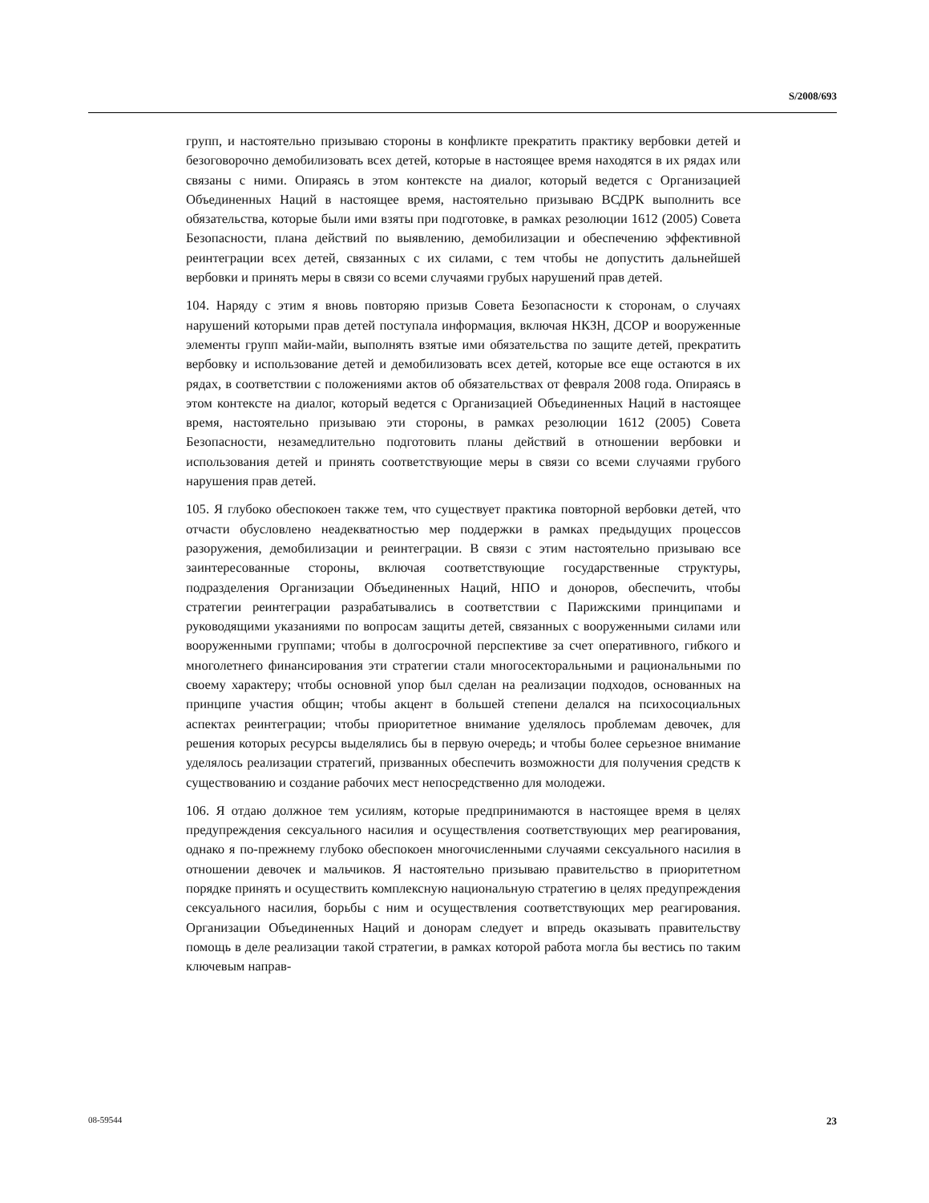S/2008/693
групп, и настоятельно призываю стороны в конфликте прекратить практику вербовки детей и безоговорочно демобилизовать всех детей, которые в настоящее время находятся в их рядах или связаны с ними. Опираясь в этом контексте на диалог, который ведется с Организацией Объединенных Наций в настоящее время, настоятельно призываю ВСДРК выполнить все обязательства, которые были ими взяты при подготовке, в рамках резолюции 1612 (2005) Совета Безопасности, плана действий по выявлению, демобилизации и обеспечению эффективной реинтеграции всех детей, связанных с их силами, с тем чтобы не допустить дальнейшей вербовки и принять меры в связи со всеми случаями грубых нарушений прав детей.
104. Наряду с этим я вновь повторяю призыв Совета Безопасности к сторонам, о случаях нарушений которыми прав детей поступала информация, включая НКЗН, ДСОР и вооруженные элементы групп майи-майи, выполнять взятые ими обязательства по защите детей, прекратить вербовку и использование детей и демобилизовать всех детей, которые все еще остаются в их рядах, в соответствии с положениями актов об обязательствах от февраля 2008 года. Опираясь в этом контексте на диалог, который ведется с Организацией Объединенных Наций в настоящее время, настоятельно призываю эти стороны, в рамках резолюции 1612 (2005) Совета Безопасности, незамедлительно подготовить планы действий в отношении вербовки и использования детей и принять соответствующие меры в связи со всеми случаями грубого нарушения прав детей.
105. Я глубоко обеспокоен также тем, что существует практика повторной вербовки детей, что отчасти обусловлено неадекватностью мер поддержки в рамках предыдущих процессов разоружения, демобилизации и реинтеграции. В связи с этим настоятельно призываю все заинтересованные стороны, включая соответствующие государственные структуры, подразделения Организации Объединенных Наций, НПО и доноров, обеспечить, чтобы стратегии реинтеграции разрабатывались в соответствии с Парижскими принципами и руководящими указаниями по вопросам защиты детей, связанных с вооруженными силами или вооруженными группами; чтобы в долгосрочной перспективе за счет оперативного, гибкого и многолетнего финансирования эти стратегии стали многосекторальными и рациональными по своему характеру; чтобы основной упор был сделан на реализации подходов, основанных на принципе участия общин; чтобы акцент в большей степени делался на психосоциальных аспектах реинтеграции; чтобы приоритетное внимание уделялось проблемам девочек, для решения которых ресурсы выделялись бы в первую очередь; и чтобы более серьезное внимание уделялось реализации стратегий, призванных обеспечить возможности для получения средств к существованию и создание рабочих мест непосредственно для молодежи.
106. Я отдаю должное тем усилиям, которые предпринимаются в настоящее время в целях предупреждения сексуального насилия и осуществления соответствующих мер реагирования, однако я по-прежнему глубоко обеспокоен многочисленными случаями сексуального насилия в отношении девочек и мальчиков. Я настоятельно призываю правительство в приоритетном порядке принять и осуществить комплексную национальную стратегию в целях предупреждения сексуального насилия, борьбы с ним и осуществления соответствующих мер реагирования. Организации Объединенных Наций и донорам следует и впредь оказывать правительству помощь в деле реализации такой стратегии, в рамках которой работа могла бы вестись по таким ключевым направ-
08-59544 23